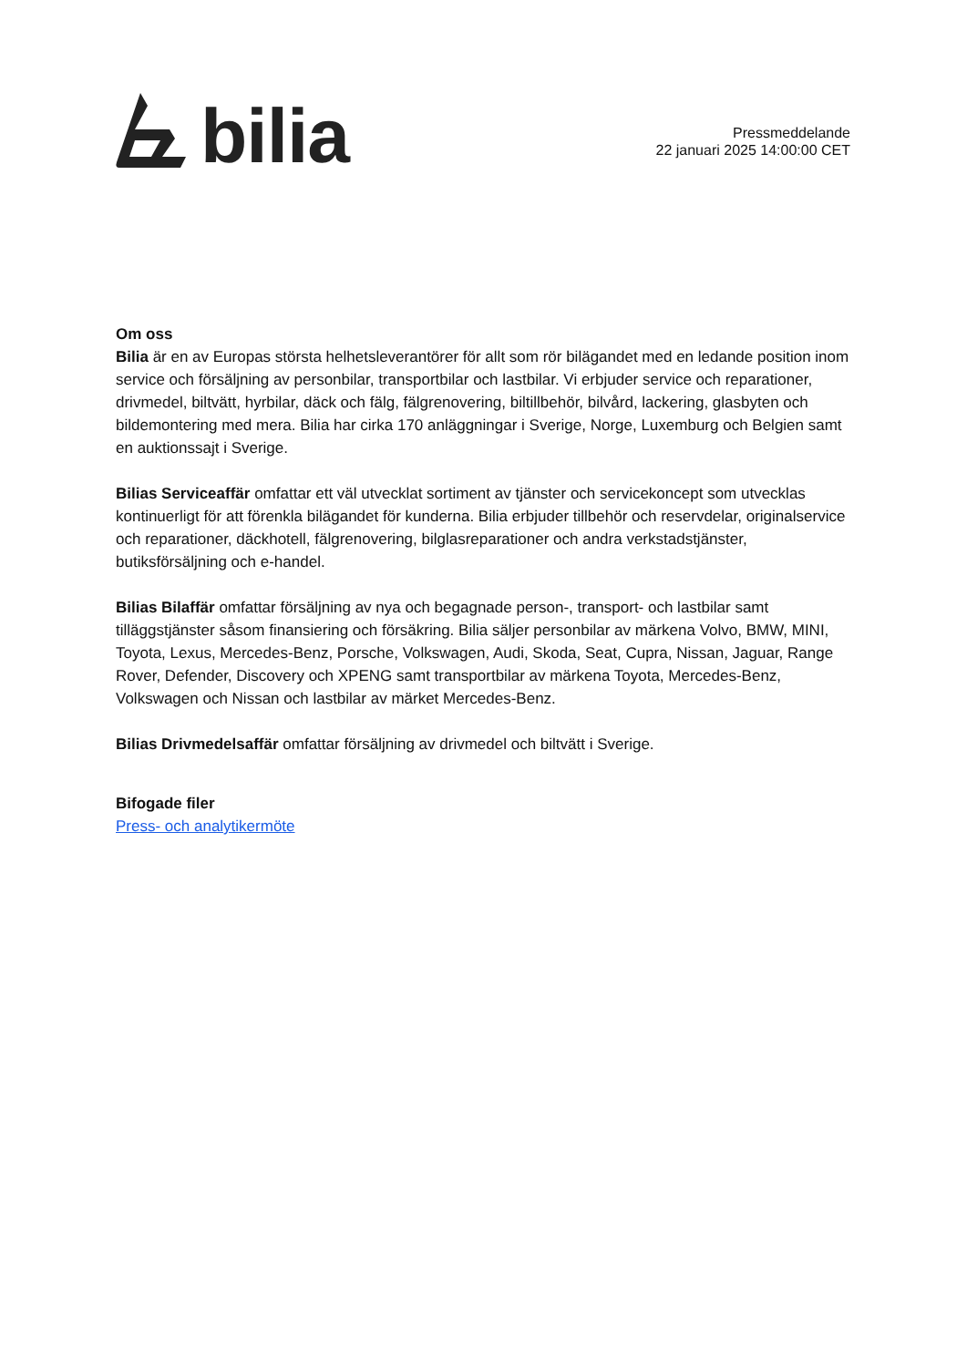bilia
Pressmeddelande
22 januari 2025 14:00:00 CET
Om oss
Bilia är en av Europas största helhetsleverantörer för allt som rör bilägandet med en ledande position inom service och försäljning av personbilar, transportbilar och lastbilar. Vi erbjuder service och reparationer, drivmedel, biltvätt, hyrbilar, däck och fälg, fälgrenovering, biltillbehör, bilvård, lackering, glasbyten och bildemontering med mera. Bilia har cirka 170 anläggningar i Sverige, Norge, Luxemburg och Belgien samt en auktionssajt i Sverige.
Bilias Serviceaffär omfattar ett väl utvecklat sortiment av tjänster och servicekoncept som utvecklas kontinuerligt för att förenkla bilägandet för kunderna. Bilia erbjuder tillbehör och reservdelar, originalservice och reparationer, däckhotell, fälgrenovering, bilglasreparationer och andra verkstadstjänster, butiksförsäljning och e-handel.
Bilias Bilaffär omfattar försäljning av nya och begagnade person-, transport- och lastbilar samt tilläggstjänster såsom finansiering och försäkring. Bilia säljer personbilar av märkena Volvo, BMW, MINI, Toyota, Lexus, Mercedes-Benz, Porsche, Volkswagen, Audi, Skoda, Seat, Cupra, Nissan, Jaguar, Range Rover, Defender, Discovery och XPENG samt transportbilar av märkena Toyota, Mercedes-Benz, Volkswagen och Nissan och lastbilar av märket Mercedes-Benz.
Bilias Drivmedelsaffär omfattar försäljning av drivmedel och biltvätt i Sverige.
Bifogade filer
Press- och analytikermöte